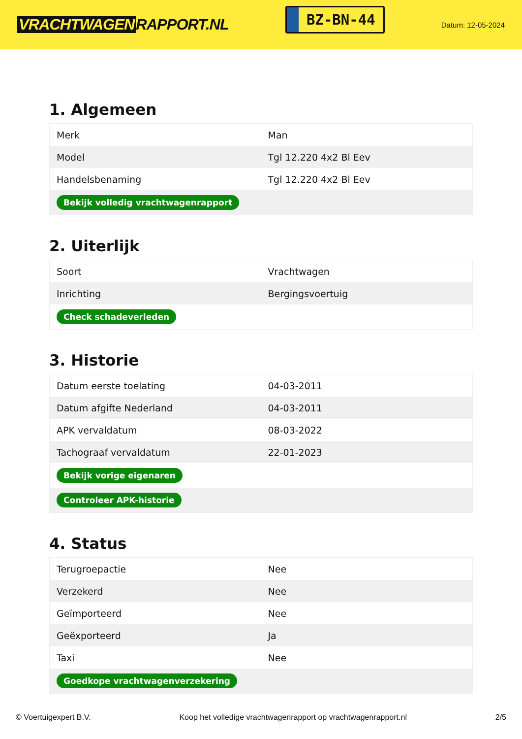VRACHTWAGEN RAPPORT.NL
BZ-BN-44
Datum: 12-05-2024
1. Algemeen
| Merk | Man |
| Model | Tgl 12.220 4x2 Bl Eev |
| Handelsbenaming | Tgl 12.220 4x2 Bl Eev |
| Bekijk volledig vrachtwagenrapport | |
2. Uiterlijk
| Soort | Vrachtwagen |
| Inrichting | Bergingsvoertuig |
| Check schadeverleden | |
3. Historie
| Datum eerste toelating | 04-03-2011 |
| Datum afgifte Nederland | 04-03-2011 |
| APK vervaldatum | 08-03-2022 |
| Tachograaf vervaldatum | 22-01-2023 |
| Bekijk vorige eigenaren | |
| Controleer APK-historie | |
4. Status
| Terugroepactie | Nee |
| Verzekerd | Nee |
| Geïmporteerd | Nee |
| Geëxporteerd | Ja |
| Taxi | Nee |
| Goedkope vrachtwagenverzekering | |
© Voertuigexpert B.V. Koop het volledige vrachtwagenrapport op vrachtwagenrapport.nl 2/5